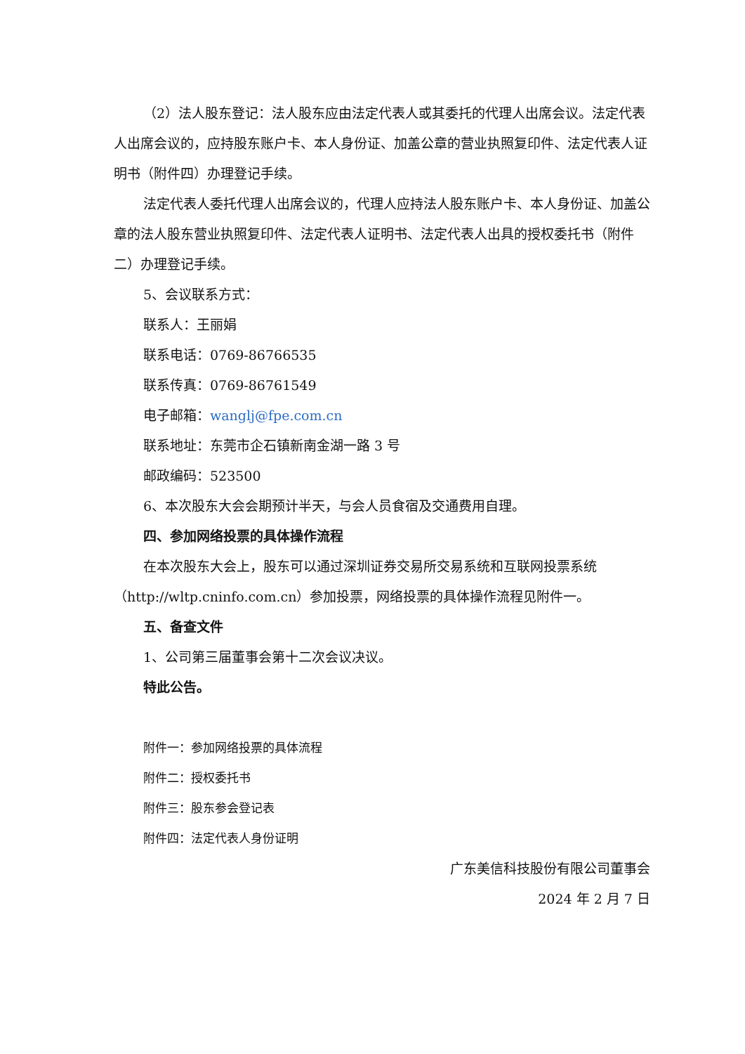（2）法人股东登记：法人股东应由法定代表人或其委托的代理人出席会议。法定代表人出席会议的，应持股东账户卡、本人身份证、加盖公章的营业执照复印件、法定代表人证明书（附件四）办理登记手续。
法定代表人委托代理人出席会议的，代理人应持法人股东账户卡、本人身份证、加盖公章的法人股东营业执照复印件、法定代表人证明书、法定代表人出具的授权委托书（附件二）办理登记手续。
5、会议联系方式：
联系人：王丽娟
联系电话：0769-86766535
联系传真：0769-86761549
电子邮箱：wanglj@fpe.com.cn
联系地址：东莞市企石镇新南金湖一路 3 号
邮政编码：523500
6、本次股东大会会期预计半天，与会人员食宿及交通费用自理。
四、参加网络投票的具体操作流程
在本次股东大会上，股东可以通过深圳证券交易所交易系统和互联网投票系统（http://wltp.cninfo.com.cn）参加投票，网络投票的具体操作流程见附件一。
五、备查文件
1、公司第三届董事会第十二次会议决议。
特此公告。
附件一：参加网络投票的具体流程
附件二：授权委托书
附件三：股东参会登记表
附件四：法定代表人身份证明
广东美信科技股份有限公司董事会
2024 年 2 月 7 日